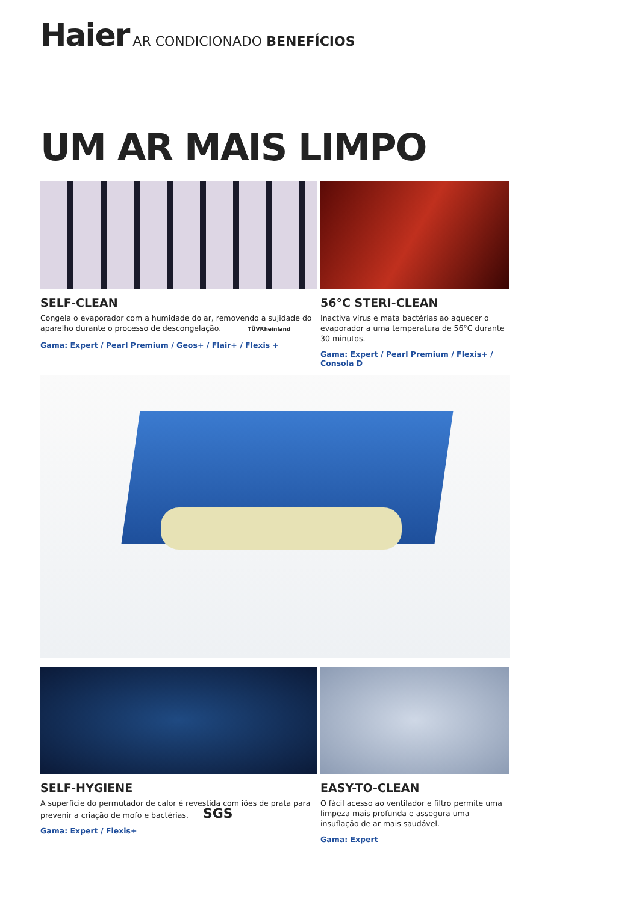Haier AR CONDICIONADO BENEFÍCIOS
UM AR MAIS LIMPO
SELF-CLEAN
Congela o evaporador com a humidade do ar, removendo a sujidade do aparelho durante o processo de descongelação. TÜVRheinland
Gama: Expert / Pearl Premium / Geos+ / Flair+ / Flexis +
56°C STERI-CLEAN
Inactiva vírus e mata bactérias ao aquecer o evaporador a uma temperatura de 56°C durante 30 minutos.
Gama: Expert / Pearl Premium / Flexis+ / Consola D
SELF-HYGIENE
A superfície do permutador de calor é revestida com iões de prata para prevenir a criação de mofo e bactérias. SGS
Gama: Expert / Flexis+
EASY-TO-CLEAN
O fácil acesso ao ventilador e filtro permite uma limpeza mais profunda e assegura uma insuflação de ar mais saudável.
Gama: Expert